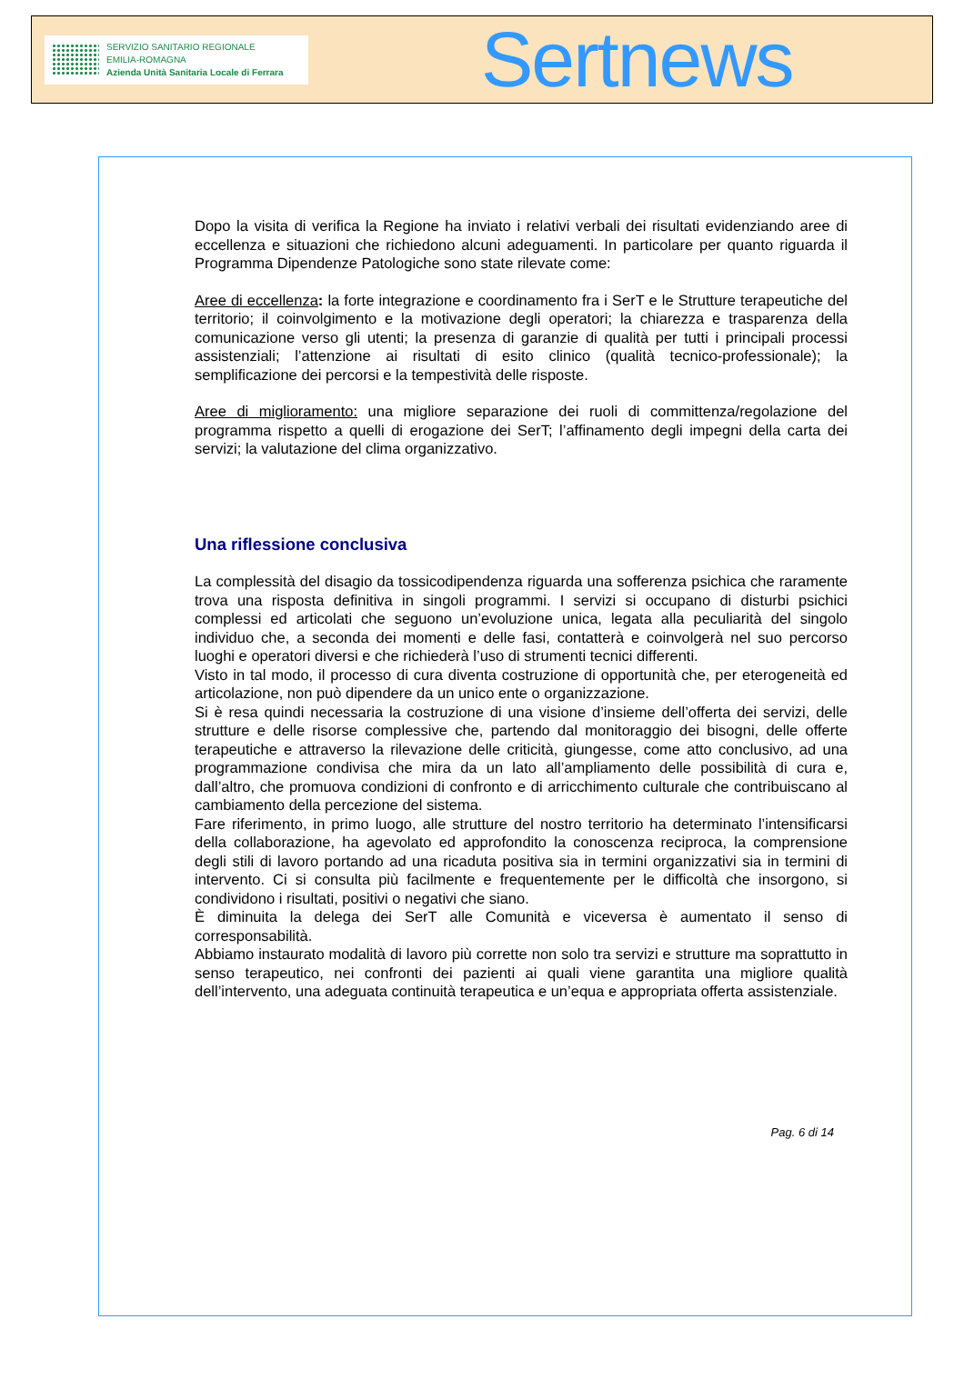SERVIZIO SANITARIO REGIONALE
EMILIA-ROMAGNA
Azienda Unità Sanitaria Locale di Ferrara
Sertnews
Dopo la visita di verifica la Regione ha inviato i relativi verbali dei risultati evidenziando aree di eccellenza e situazioni che richiedono alcuni adeguamenti. In particolare per quanto riguarda il Programma Dipendenze Patologiche sono state rilevate come:
Aree di eccellenza: la forte integrazione e coordinamento fra i SerT e le Strutture terapeutiche del territorio; il coinvolgimento e la motivazione degli operatori; la chiarezza e trasparenza della comunicazione verso gli utenti; la presenza di garanzie di qualità per tutti i principali processi assistenziali; l’attenzione ai risultati di esito clinico (qualità tecnico-professionale); la semplificazione dei percorsi e la tempestività delle risposte.
Aree di miglioramento: una migliore separazione dei ruoli di committenza/regolazione del programma rispetto a quelli di erogazione dei SerT; l’affinamento degli impegni della carta dei servizi; la valutazione del clima organizzativo.
Una riflessione conclusiva
La complessità del disagio da tossicodipendenza riguarda una sofferenza psichica che raramente trova una risposta definitiva in singoli programmi. I servizi si occupano di disturbi psichici complessi ed articolati che seguono un’evoluzione unica, legata alla peculiarità del singolo individuo che, a seconda dei momenti e delle fasi, contatterà e coinvolgerà nel suo percorso luoghi e operatori diversi e che richiederà l’uso di strumenti tecnici differenti.
Visto in tal modo, il processo di cura diventa costruzione di opportunità che, per eterogeneità ed articolazione, non può dipendere da un unico ente o organizzazione.
Si è resa quindi necessaria la costruzione di una visione d’insieme dell’offerta dei servizi, delle strutture e delle risorse complessive che, partendo dal monitoraggio dei bisogni, delle offerte terapeutiche e attraverso la rilevazione delle criticità, giungesse, come atto conclusivo, ad una programmazione condivisa che mira da un lato all’ampliamento delle possibilità di cura e, dall’altro, che promuova condizioni di confronto e di arricchimento culturale che contribuiscano al cambiamento della percezione del sistema.
Fare riferimento, in primo luogo, alle strutture del nostro territorio ha determinato l’intensificarsi della collaborazione, ha agevolato ed approfondito la conoscenza reciproca, la comprensione degli stili di lavoro portando ad una ricaduta positiva sia in termini organizzativi sia in termini di intervento. Ci si consulta più facilmente e frequentemente per le difficoltà che insorgono, si condividono i risultati, positivi o negativi che siano.
È diminuita la delega dei SerT alle Comunità e viceversa è aumentato il senso di corresponsabilità.
Abbiamo instaurato modalità di lavoro più corrette non solo tra servizi e strutture ma soprattutto in senso terapeutico, nei confronti dei pazienti ai quali viene garantita una migliore qualità dell’intervento, una adeguata continuità terapeutica e un’equa e appropriata offerta assistenziale.
Pag. 6 di 14